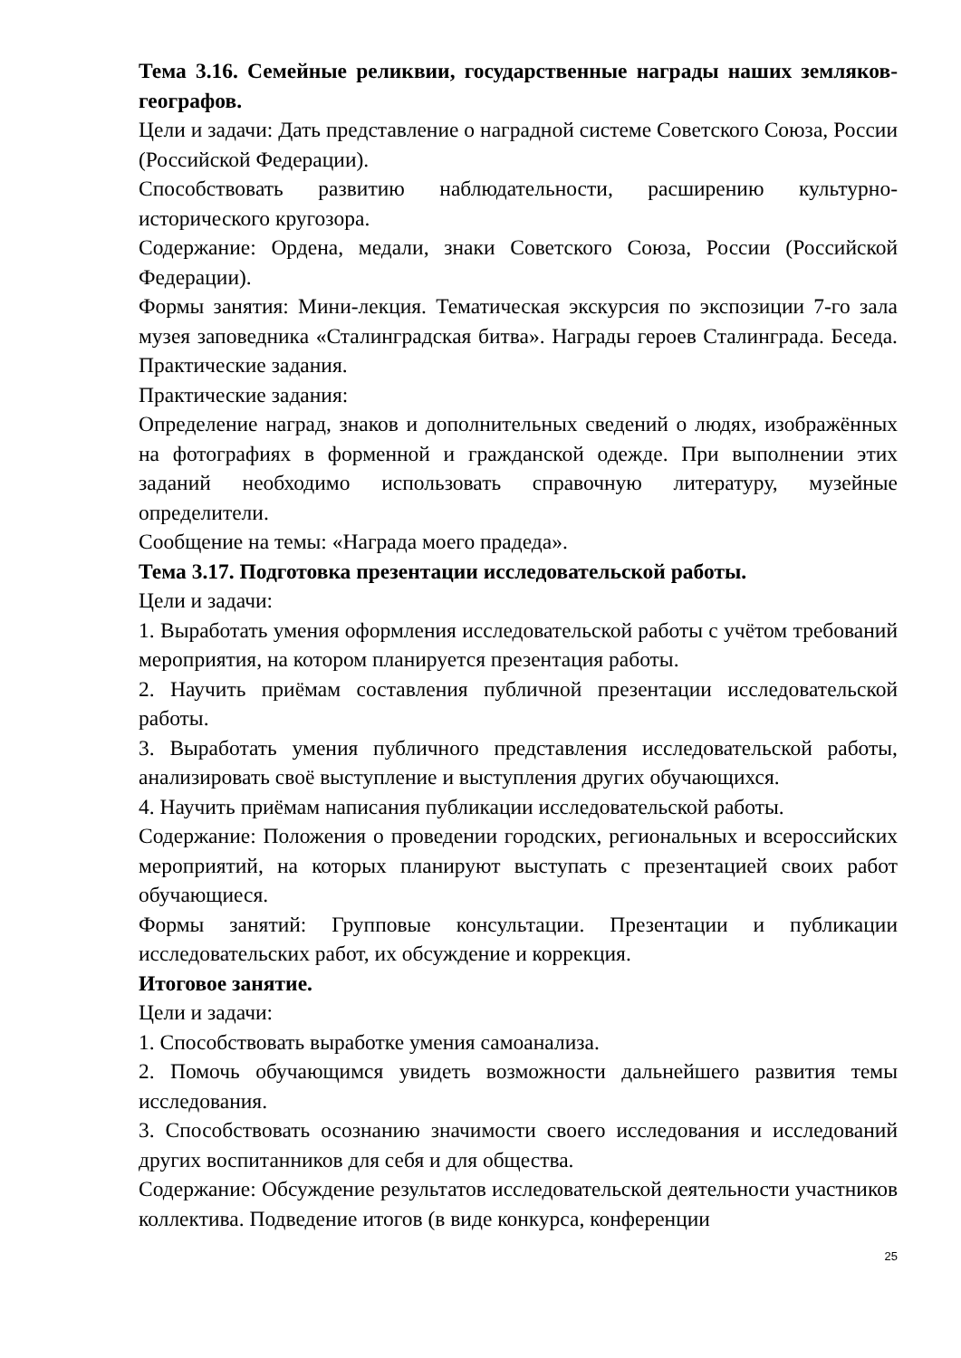Тема 3.16. Семейные реликвии, государственные награды наших земляков-географов.
Цели и задачи: Дать представление о наградной системе Советского Союза, России (Российской Федерации).
Способствовать развитию наблюдательности, расширению культурно-исторического кругозора.
Содержание: Ордена, медали, знаки Советского Союза, России (Российской Федерации).
Формы занятия: Мини-лекция. Тематическая экскурсия по экспозиции 7-го зала музея заповедника «Сталинградская битва». Награды героев Сталинграда. Беседа. Практические задания.
Практические задания:
Определение наград, знаков и дополнительных сведений о людях, изображённых на фотографиях в форменной и гражданской одежде. При выполнении этих заданий необходимо использовать справочную литературу, музейные определители.
Сообщение на темы: «Награда моего прадеда».
Тема 3.17. Подготовка презентации исследовательской работы.
Цели и задачи:
1. Выработать умения оформления исследовательской работы с учётом требований мероприятия, на котором планируется презентация работы.
2. Научить приёмам составления публичной презентации исследовательской работы.
3. Выработать умения публичного представления исследовательской работы, анализировать своё выступление и выступления других обучающихся.
4. Научить приёмам написания публикации исследовательской работы.
Содержание: Положения о проведении городских, региональных и всероссийских мероприятий, на которых планируют выступать с презентацией своих работ обучающиеся.
Формы занятий: Групповые консультации. Презентации и публикации исследовательских работ, их обсуждение и коррекция.
Итоговое занятие.
Цели и задачи:
1. Способствовать выработке умения самоанализа.
2. Помочь обучающимся увидеть возможности дальнейшего развития темы исследования.
3. Способствовать осознанию значимости своего исследования и исследований других воспитанников для себя и для общества.
Содержание: Обсуждение результатов исследовательской деятельности участников коллектива. Подведение итогов (в виде конкурса, конференции
25